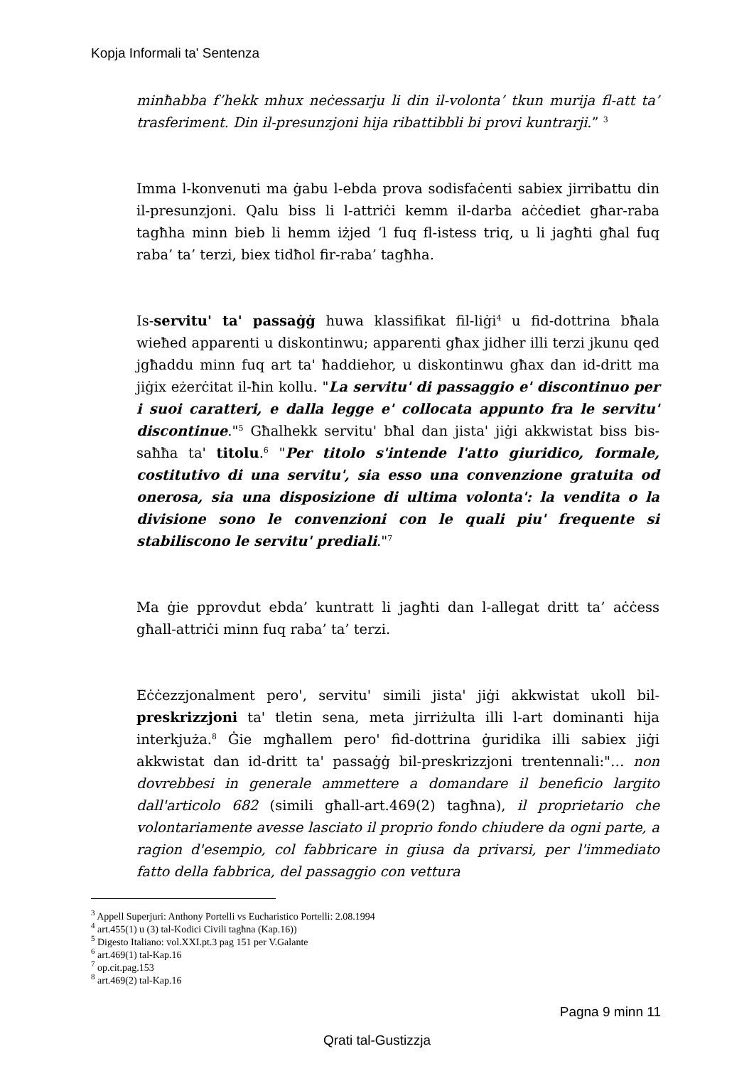Kopja Informali ta' Sentenza
minħabba f’hekk mhux neċessarju li din il-volonta’ tkun murija fl-att ta’ trasferiment. Din il-presunzjoni hija ribattibbli bi provi kuntrarji.” <sup>3</sup>
Imma l-konvenuti ma ġabu l-ebda prova sodisfaċenti sabiex jirribattu din il-presunzjoni. Qalu biss li l-attriċi kemm il-darba aċċediet għar-raba tagħha minn bieb li hemm iżjed ‘l fuq fl-istess triq, u li jagħti għal fuq raba’ ta’ terzi, biex tidħol fir-raba’ tagħha.
Is-servitu' ta' passaġġ huwa klassifikat fil-liġi<sup>4</sup> u fid-dottrina bħala wieħed apparenti u diskontinwu; apparenti għax jidher illi terzi jkunu qed jgħaddu minn fuq art ta' ħaddiehor, u diskontinwu għax dan id-dritt ma jiġix eżerċitat il-ħin kollu. "La servitu' di passaggio e' discontinuo per i suoi caratteri, e dalla legge e' collocata appunto fra le servitu' discontinue."<sup>5</sup> Għalhekk servitu' bħal dan jista' jiġi akkwistat biss bis-saħħa ta' titolu.<sup>6</sup> "Per titolo s'intende l'atto giuridico, formale, costitutivo di una servitu', sia esso una convenzione gratuita od onerosa, sia una disposizione di ultima volonta': la vendita o la divisione sono le convenzioni con le quali piu' frequente si stabiliscono le servitu' prediali."<sup>7</sup>
Ma ġie pprovdut ebda’ kuntratt li jagħti dan l-allegat dritt ta’ aċċess għall-attriċi minn fuq raba’ ta’ terzi.
Eċċezzjonalment pero', servitu' simili jista' jiġi akkwistat ukoll bil-preskrizzjoni ta' tletin sena, meta jirriżulta illi l-art dominanti hija interkjuża.<sup>8</sup> Ġie mgħallem pero' fid-dottrina ġuridika illi sabiex jiġi akkwistat dan id-dritt ta' passaġġ bil-preskrizzjoni trentennali:"… non dovrebbesi in generale ammettere a domandare il beneficio largito dall'articolo 682 (simili għall-art.469(2) tagħna), il proprietario che volontariamente avesse lasciato il proprio fondo chiudere da ogni parte, a ragion d'esempio, col fabbricare in giusa da privarsi, per l'immediato fatto della fabbrica, del passaggio con vettura
<sup>3</sup> Appell Superjuri: Anthony Portelli vs Eucharistico Portelli: 2.08.1994
<sup>4</sup> art.455(1) u (3) tal-Kodici Civili tagħna (Kap.16))
<sup>5</sup> Digesto Italiano: vol.XXI.pt.3 pag 151 per V.Galante
<sup>6</sup> art.469(1) tal-Kap.16
<sup>7</sup> op.cit.pag.153
<sup>8</sup> art.469(2) tal-Kap.16
Pagna 9 minn 11
Qrati tal-Gustizzja